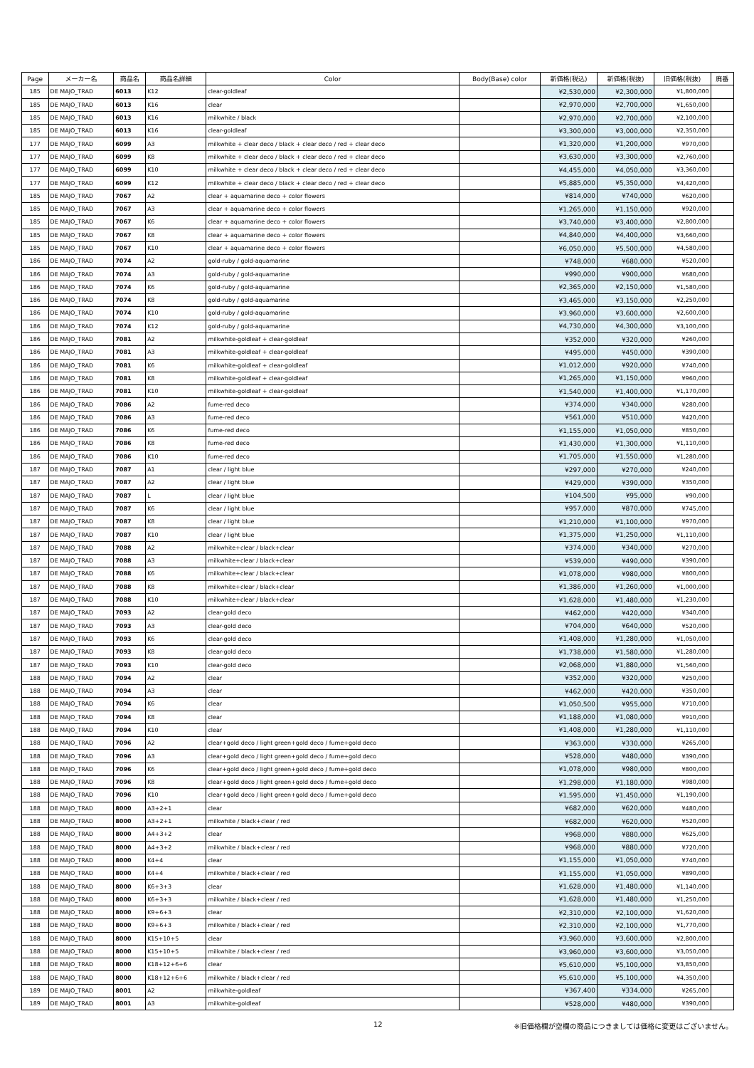| Page | メーカー名 | 商品名 | 商品名詳細 | Color | Body(Base) color | 新価格(税込) | 新価格(税抜) | 旧価格(税抜) | 廃番 |
| --- | --- | --- | --- | --- | --- | --- | --- | --- | --- |
| 185 | DE MAJO_TRAD | 6013 | K12 | clear-goldleaf | | ¥2,530,000 | ¥2,300,000 | ¥1,800,000 | |
| 185 | DE MAJO_TRAD | 6013 | K16 | clear | | ¥2,970,000 | ¥2,700,000 | ¥1,650,000 | |
| 185 | DE MAJO_TRAD | 6013 | K16 | milkwhite / black | | ¥2,970,000 | ¥2,700,000 | ¥2,100,000 | |
| 185 | DE MAJO_TRAD | 6013 | K16 | clear-goldleaf | | ¥3,300,000 | ¥3,000,000 | ¥2,350,000 | |
| 177 | DE MAJO_TRAD | 6099 | A3 | milkwhite + clear deco / black + clear deco / red + clear deco | | ¥1,320,000 | ¥1,200,000 | ¥970,000 | |
| 177 | DE MAJO_TRAD | 6099 | K8 | milkwhite + clear deco / black + clear deco / red + clear deco | | ¥3,630,000 | ¥3,300,000 | ¥2,760,000 | |
| 177 | DE MAJO_TRAD | 6099 | K10 | milkwhite + clear deco / black + clear deco / red + clear deco | | ¥4,455,000 | ¥4,050,000 | ¥3,360,000 | |
| 177 | DE MAJO_TRAD | 6099 | K12 | milkwhite + clear deco / black + clear deco / red + clear deco | | ¥5,885,000 | ¥5,350,000 | ¥4,420,000 | |
| 185 | DE MAJO_TRAD | 7067 | A2 | clear + aquamarine deco + color flowers | | ¥814,000 | ¥740,000 | ¥620,000 | |
| 185 | DE MAJO_TRAD | 7067 | A3 | clear + aquamarine deco + color flowers | | ¥1,265,000 | ¥1,150,000 | ¥920,000 | |
| 185 | DE MAJO_TRAD | 7067 | K6 | clear + aquamarine deco + color flowers | | ¥3,740,000 | ¥3,400,000 | ¥2,800,000 | |
| 185 | DE MAJO_TRAD | 7067 | K8 | clear + aquamarine deco + color flowers | | ¥4,840,000 | ¥4,400,000 | ¥3,660,000 | |
| 185 | DE MAJO_TRAD | 7067 | K10 | clear + aquamarine deco + color flowers | | ¥6,050,000 | ¥5,500,000 | ¥4,580,000 | |
| 186 | DE MAJO_TRAD | 7074 | A2 | gold-ruby / gold-aquamarine | | ¥748,000 | ¥680,000 | ¥520,000 | |
| 186 | DE MAJO_TRAD | 7074 | A3 | gold-ruby / gold-aquamarine | | ¥990,000 | ¥900,000 | ¥680,000 | |
| 186 | DE MAJO_TRAD | 7074 | K6 | gold-ruby / gold-aquamarine | | ¥2,365,000 | ¥2,150,000 | ¥1,580,000 | |
| 186 | DE MAJO_TRAD | 7074 | K8 | gold-ruby / gold-aquamarine | | ¥3,465,000 | ¥3,150,000 | ¥2,250,000 | |
| 186 | DE MAJO_TRAD | 7074 | K10 | gold-ruby / gold-aquamarine | | ¥3,960,000 | ¥3,600,000 | ¥2,600,000 | |
| 186 | DE MAJO_TRAD | 7074 | K12 | gold-ruby / gold-aquamarine | | ¥4,730,000 | ¥4,300,000 | ¥3,100,000 | |
| 186 | DE MAJO_TRAD | 7081 | A2 | milkwhite-goldleaf + clear-goldleaf | | ¥352,000 | ¥320,000 | ¥260,000 | |
| 186 | DE MAJO_TRAD | 7081 | A3 | milkwhite-goldleaf + clear-goldleaf | | ¥495,000 | ¥450,000 | ¥390,000 | |
| 186 | DE MAJO_TRAD | 7081 | K6 | milkwhite-goldleaf + clear-goldleaf | | ¥1,012,000 | ¥920,000 | ¥740,000 | |
| 186 | DE MAJO_TRAD | 7081 | K8 | milkwhite-goldleaf + clear-goldleaf | | ¥1,265,000 | ¥1,150,000 | ¥960,000 | |
| 186 | DE MAJO_TRAD | 7081 | K10 | milkwhite-goldleaf + clear-goldleaf | | ¥1,540,000 | ¥1,400,000 | ¥1,170,000 | |
| 186 | DE MAJO_TRAD | 7086 | A2 | fume-red deco | | ¥374,000 | ¥340,000 | ¥280,000 | |
| 186 | DE MAJO_TRAD | 7086 | A3 | fume-red deco | | ¥561,000 | ¥510,000 | ¥420,000 | |
| 186 | DE MAJO_TRAD | 7086 | K6 | fume-red deco | | ¥1,155,000 | ¥1,050,000 | ¥850,000 | |
| 186 | DE MAJO_TRAD | 7086 | K8 | fume-red deco | | ¥1,430,000 | ¥1,300,000 | ¥1,110,000 | |
| 186 | DE MAJO_TRAD | 7086 | K10 | fume-red deco | | ¥1,705,000 | ¥1,550,000 | ¥1,280,000 | |
| 187 | DE MAJO_TRAD | 7087 | A1 | clear / light blue | | ¥297,000 | ¥270,000 | ¥240,000 | |
| 187 | DE MAJO_TRAD | 7087 | A2 | clear / light blue | | ¥429,000 | ¥390,000 | ¥350,000 | |
| 187 | DE MAJO_TRAD | 7087 | L | clear / light blue | | ¥104,500 | ¥95,000 | ¥90,000 | |
| 187 | DE MAJO_TRAD | 7087 | K6 | clear / light blue | | ¥957,000 | ¥870,000 | ¥745,000 | |
| 187 | DE MAJO_TRAD | 7087 | K8 | clear / light blue | | ¥1,210,000 | ¥1,100,000 | ¥970,000 | |
| 187 | DE MAJO_TRAD | 7087 | K10 | clear / light blue | | ¥1,375,000 | ¥1,250,000 | ¥1,110,000 | |
| 187 | DE MAJO_TRAD | 7088 | A2 | milkwhite+clear / black+clear | | ¥374,000 | ¥340,000 | ¥270,000 | |
| 187 | DE MAJO_TRAD | 7088 | A3 | milkwhite+clear / black+clear | | ¥539,000 | ¥490,000 | ¥390,000 | |
| 187 | DE MAJO_TRAD | 7088 | K6 | milkwhite+clear / black+clear | | ¥1,078,000 | ¥980,000 | ¥800,000 | |
| 187 | DE MAJO_TRAD | 7088 | K8 | milkwhite+clear / black+clear | | ¥1,386,000 | ¥1,260,000 | ¥1,000,000 | |
| 187 | DE MAJO_TRAD | 7088 | K10 | milkwhite+clear / black+clear | | ¥1,628,000 | ¥1,480,000 | ¥1,230,000 | |
| 187 | DE MAJO_TRAD | 7093 | A2 | clear-gold deco | | ¥462,000 | ¥420,000 | ¥340,000 | |
| 187 | DE MAJO_TRAD | 7093 | A3 | clear-gold deco | | ¥704,000 | ¥640,000 | ¥520,000 | |
| 187 | DE MAJO_TRAD | 7093 | K6 | clear-gold deco | | ¥1,408,000 | ¥1,280,000 | ¥1,050,000 | |
| 187 | DE MAJO_TRAD | 7093 | K8 | clear-gold deco | | ¥1,738,000 | ¥1,580,000 | ¥1,280,000 | |
| 187 | DE MAJO_TRAD | 7093 | K10 | clear-gold deco | | ¥2,068,000 | ¥1,880,000 | ¥1,560,000 | |
| 188 | DE MAJO_TRAD | 7094 | A2 | clear | | ¥352,000 | ¥320,000 | ¥250,000 | |
| 188 | DE MAJO_TRAD | 7094 | A3 | clear | | ¥462,000 | ¥420,000 | ¥350,000 | |
| 188 | DE MAJO_TRAD | 7094 | K6 | clear | | ¥1,050,500 | ¥955,000 | ¥710,000 | |
| 188 | DE MAJO_TRAD | 7094 | K8 | clear | | ¥1,188,000 | ¥1,080,000 | ¥910,000 | |
| 188 | DE MAJO_TRAD | 7094 | K10 | clear | | ¥1,408,000 | ¥1,280,000 | ¥1,110,000 | |
| 188 | DE MAJO_TRAD | 7096 | A2 | clear+gold deco / light green+gold deco / fume+gold deco | | ¥363,000 | ¥330,000 | ¥265,000 | |
| 188 | DE MAJO_TRAD | 7096 | A3 | clear+gold deco / light green+gold deco / fume+gold deco | | ¥528,000 | ¥480,000 | ¥390,000 | |
| 188 | DE MAJO_TRAD | 7096 | K6 | clear+gold deco / light green+gold deco / fume+gold deco | | ¥1,078,000 | ¥980,000 | ¥800,000 | |
| 188 | DE MAJO_TRAD | 7096 | K8 | clear+gold deco / light green+gold deco / fume+gold deco | | ¥1,298,000 | ¥1,180,000 | ¥980,000 | |
| 188 | DE MAJO_TRAD | 7096 | K10 | clear+gold deco / light green+gold deco / fume+gold deco | | ¥1,595,000 | ¥1,450,000 | ¥1,190,000 | |
| 188 | DE MAJO_TRAD | 8000 | A3+2+1 | clear | | ¥682,000 | ¥620,000 | ¥480,000 | |
| 188 | DE MAJO_TRAD | 8000 | A3+2+1 | milkwhite / black+clear / red | | ¥682,000 | ¥620,000 | ¥520,000 | |
| 188 | DE MAJO_TRAD | 8000 | A4+3+2 | clear | | ¥968,000 | ¥880,000 | ¥625,000 | |
| 188 | DE MAJO_TRAD | 8000 | A4+3+2 | milkwhite / black+clear / red | | ¥968,000 | ¥880,000 | ¥720,000 | |
| 188 | DE MAJO_TRAD | 8000 | K4+4 | clear | | ¥1,155,000 | ¥1,050,000 | ¥740,000 | |
| 188 | DE MAJO_TRAD | 8000 | K4+4 | milkwhite / black+clear / red | | ¥1,155,000 | ¥1,050,000 | ¥890,000 | |
| 188 | DE MAJO_TRAD | 8000 | K6+3+3 | clear | | ¥1,628,000 | ¥1,480,000 | ¥1,140,000 | |
| 188 | DE MAJO_TRAD | 8000 | K6+3+3 | milkwhite / black+clear / red | | ¥1,628,000 | ¥1,480,000 | ¥1,250,000 | |
| 188 | DE MAJO_TRAD | 8000 | K9+6+3 | clear | | ¥2,310,000 | ¥2,100,000 | ¥1,620,000 | |
| 188 | DE MAJO_TRAD | 8000 | K9+6+3 | milkwhite / black+clear / red | | ¥2,310,000 | ¥2,100,000 | ¥1,770,000 | |
| 188 | DE MAJO_TRAD | 8000 | K15+10+5 | clear | | ¥3,960,000 | ¥3,600,000 | ¥2,800,000 | |
| 188 | DE MAJO_TRAD | 8000 | K15+10+5 | milkwhite / black+clear / red | | ¥3,960,000 | ¥3,600,000 | ¥3,050,000 | |
| 188 | DE MAJO_TRAD | 8000 | K18+12+6+6 | clear | | ¥5,610,000 | ¥5,100,000 | ¥3,850,000 | |
| 188 | DE MAJO_TRAD | 8000 | K18+12+6+6 | milkwhite / black+clear / red | | ¥5,610,000 | ¥5,100,000 | ¥4,350,000 | |
| 189 | DE MAJO_TRAD | 8001 | A2 | milkwhite-goldleaf | | ¥367,400 | ¥334,000 | ¥265,000 | |
| 189 | DE MAJO_TRAD | 8001 | A3 | milkwhite-goldleaf | | ¥528,000 | ¥480,000 | ¥390,000 | |
12 ※旧価格欄が空欄の商品につきましては価格に変更はございません。